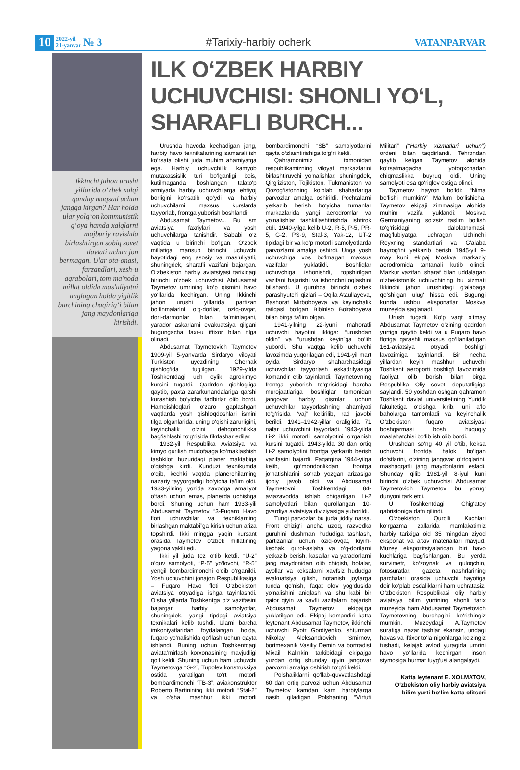10 2022-yil
21-yanvar № 3
#Tarixiy-harbiy ocherk VATANPARVAR
Ikkinchi jahon urushi yillarida o‘zbek xalqi qanday maqsad uchun jangga kirgan? Har holda ular yolg‘on kommunistik g‘oya hamda xalqlarni majburiy ravishda birlashtirgan sobiq sovet davlati uchun jon bermagan. Ular ota-onasi, farzandlari, xesh-u aqrabolari, tom ma'noda millat oldida mas'uliyatni anglagan holda yigitlik burchining chaqirig‘i bilan jang maydonlariga kirishdi.
ILK O‘ZBEK HARBIY UCHUVCHISI: SHONLI YO‘L, SHARAFLI BURCH...
Urushda havoda kechadigan jang, harbiy havo texnikalarining samarali ish ko‘rsata olishi juda muhim ahamiyatga ega. Harbiy uchuvchilik kamyob mutaxassislik turi bo‘lganligi bois, kutilmaganda boshlangan talato‘p armiyada harbiy uchuvchilarga ehtiyoj borligini ko‘rsatib qo‘ydi va harbiy uchuvchilarni maxsus kurslarda tayyorlab, frontga yuborish boshlandi.
Abdusamat Taymetov... Bu ism aviatsiya faxriylari va yosh uchuvchilarga tanishdir. Sababi o‘z vaqtida u birinchi bo‘lgan. O‘zbek millatiga mansub birinchi uchuvchi hayotidagi eng asosiy va mas’uliyatli, shuningdek, sharafli vazifani bajargan. O‘zbekiston harbiy aviatsiyasi tarixidagi birinchi o‘zbek uchuvchisi Abdusamat Taymetov umrining ko‘p qismini havo yo‘llarida kechirgan. Uning Ikkinchi jahon urushi yillarida partizan bo‘linmalarini o‘q-dorilar, oziq-ovqat, dori-darmonlar bilan ta’minlagani, yarador askarlarni evakuatsiya qilgani bugungacha faxr-u iftixor bilan tilga olinadi.
Abdusamat Taymetovich Taymetov 1909-yil 5-yanvarda Sirdaryo viloyati Turkiston uyezdining Chernak qishlog‘ida tug‘ilgan. 1929-yilda Toshkentdagi uch oylik agrokimyo kursini tugatdi. Qadrdon qishlog‘iga qaytib, paxta zararkunandalariga qarshi kurashish bo‘yicha tadbirlar olib bordi. Hamqishloqlari o‘zaro gaplashgan vaqtlarda yosh qishloqdoshlari ismini tilga olganlarida, uning o‘qishi zarurligini, keyinchalik o‘zini dehqonchilikka bag‘ishlashi to‘g‘risida fikrlashar edilar.
1932-yil Respublika Aviatsiya va kimyo qurilish mudofaaga ko‘maklashish tashkiloti huzuridagi planer maktabiga o‘qishga kirdi. Kunduzi texnikumda o‘qib, kechki vaqtda planerchilarning nazariy tayyorgarligi bo‘yicha ta’lim oldi. 1933-yilning yozida zavodga amaliyot o‘tash uchun emas, planerda uchishga bordi. Shuning uchun ham 1933-yili Abdusamat Taymetov “3-Fuqaro Havo floti uchuvchilar va texniklarning birlashgan maktabi”ga kirish uchun ariza topshirdi. Ikki mingga yaqin kursant orasida Taymetov o‘zbek millatining yagona vakili edi.
Ikki yil juda tez o‘tib ketdi. “U-2” o‘quv samolyoti, “P-5” yo‘lovchi, “R-5” yengil bombardimonchi o‘qib o‘rganildi. Yosh uchuvchini jonajon Respublikasiga – Fuqaro Havo floti O‘zbekiston aviatsiya otryadiga ishga tayinlashdi. O‘sha yillarda Toshkentga o‘z vazifasini bajargan harbiy samolyotlar, shuningdek, yangi tipdagi aviatsiya texnikalari kelib tushdi. Ularni barcha imkoniyatlaridan foydalangan holda, fuqaro yo‘nalishida qo‘llash uchun qayta ishlandi. Buning uchun Toshkentdagi aviata’mirlash korxonasining mavjudligi qo‘l keldi. Shuning uchun ham uchuvchi Taymetovga “G-2”, Tupolev konstruksiya ostida yaratilgan to‘rt motorli bombardimonchi “TB-3”, aviakonstruktor Roberto Bartinining ikki motorli “Stal-2” va o‘sha mashhur ikki motorli bombardimonchi “SB” samolyotlarini qayta o‘zlashtirishiga to‘g‘ri keldi.
Qahramonimiz tomonidan respublikamizning viloyat markazlarini birlashtiruvchi yo‘nalishlar, shuningdek, Qirg‘iziston, Tojikiston, Tukmaniston va Qozog‘istonning ko‘plab shaharlariga parvozlar amalga oshirildi. Pochtalarni yetkazib berish bo‘yicha tumanlar markazlarida yangi aerodromlar va yo‘nalishlar tashkillashtirishda ishtirok etdi. 1940-yilga kelib U-2, R-5, P-5, PR-5, G-2, PS-9, Stal-3, Yak-12, UT-2 tipidagi bir va ko‘p motorli samolyotlarda parvozlarni amalga oshirdi. Unga yosh uchuvchiga xos bo‘lmagan maxsus vazifalar yuklatildi. Boshliqlar uchuvchiga ishonishdi, topshirilgan vazifani bajarishi va ishonchni oqlashini bilishardi. U guruhda birinchi o‘zbek parashyutchi qizlari – Oqila Ataullayeva, Bashorat Mirboboyeva va keyinchalik rafiqasi bo‘lgan Bibiniso Boltaboyeva bilan birga ta’lim olgan.
1941-yilning 22-iyuni mahoratli uchuvchi hayotini ikkiga: “urushdan oldin” va “urushdan keyin”ga bo‘lib yubordi. Shu vaqtga kelib uchuvchi lavozimda yuqorilagan edi, 1941-yil mart oyida Sirdaryo shaharchasidagi uchuvchilar tayyorlash eskadrilyasiga komandir etib tayinlandi. Taymetovning frontga yuborish to‘g‘risidagi barcha murojaatlariga boshliqlar tomonidan jangovar harbiy qismlar uchun uchuvchilar tayyorlashning ahamiyati to‘g‘risida “vaj” keltirilib, rad javobi berildi. 1941–1942-yillar oralig‘ida 71 nafar uchuvchini tayyorladi. 1943-yilda Li-2 ikki motorli samolyotini o‘rganish kursini tugatdi. 1943-yilda 30 dan ortiq Li-2 samolyotini frontga yetkazib berish vazifasini bajardi. Faqatgina 1944-yilga kelib, qo‘mondonlikdan frontga jo‘natishlarini so‘rab yozgan arizasiga ijobiy javob oldi va Abdusamat Taymetovni Toshkentdagi 84-aviazavodda ishlab chiqarilgan Li-2 samolyotlari bilan qurollangan 10-gvardiya aviatsiya diviziyasiga yuborildi.
Tungi parvozlar bu juda jiddiy narsa. Front chizig‘i ancha uzoq, razvedka guruhini dushman hududiga tashlash, partizanlar uchun oziq-ovqat, kiyim-kechak, qurol-aslaha va o‘q-dorilarni yetkazib berish, kasallar va yaradorlarni jang maydonidan olib chiqish, bolalar, ayollar va keksalarni xavfsiz hududga evakuatsiya qilish, notanish joylarga tunda qo‘nish, faqat olov yog‘dusida yo‘nalishini aniqlash va shu kabi bir qator qiyin va xavfli vazifalarni bajarish Abdusamat Taymetov ekipajiga yuklatilgan edi. Ekipaj komandiri katta leytenant Abdusamat Taymetov, ikkinchi uchuvchi Pyotr Gordiyenko, shturman Nikolay Aleksandrovich Smirnov, bortmexanik Vasiliy Demin va bortradist Mixail Kalinkin tarkibidagi ekipajga yuzdan ortiq shunday qiyin jangovar parvozni amalga oshirish to‘g‘ri keldi.
Polshaliklarni qo‘llab-quvvatlashdagi 60 dan ortiq parvozi uchun Abdusamat Taymetov kamdan kam harbiylarga nasib qiladigan Polshaning “Virtuti Militari” (“Harbiy xizmatlari uchun”) ordeni bilan taqdirlandi. Tehrondan qaytib kelgan Taymetov alohida ko‘rsatmagacha yotoqxonadan chiqmaslikka buyruq oldi. Uning samolyoti esa qo‘riqlov ostiga olindi.
Taymetov hayron bo‘ldi: “Nima bo‘lishi mumkin?” Ma’lum bo‘lishicha, Taymetov ekipaji zimmasiga alohida muhim vazifa yuklandi: Moskva Germaniyaning so‘zsiz taslim bo‘lish to‘g‘risidagi dalolatnomasi, mag‘lubiyatga uchragan Uchinchi Reyxning standartlari va G‘alaba bayrog‘ini yetkazib berish 1945-yil 9-may kuni ekipaj Moskva markaziy aerodromida tantanali kutib olindi. Mazkur vazifani sharaf bilan uddalagan o‘zbekistonlik uchuvchining bu xizmati Ikkinchi jahon urushidagi g‘alabaga qo‘shilgan ulug‘ hissa edi. Bugungi kunda ushbu eksponatlar Moskva muzeyida saqlanadi.
Urush tugadi. Ko‘p vaqt o‘tmay Abdusamat Taymetov o‘zining qadrdon yurtiga qaytib keldi va u Fuqaro havo flotiga qarashli maxsus qo‘llaniladigan 161-aviatsiya otryadi boshlig‘i lavozimiga tayinlandi. Bir necha yillardan keyin mashhur uchuvchi Toshkent aeroporti boshlig‘i lavozimida faoliyat olib borish bilan birga Respublika Oliy soveti deputatligiga saylandi. 50 yoshdan oshgan qahramon Toshkent davlat universitetining Yuridik fakultetiga o‘qishga kirib, uni a’lo baholarga tamomladi va keyinchalik O‘zbekiston fuqaro aviatsiyasi boshqarmasi bosh huquqiy maslahatchisi bo‘lib ish olib bordi.
Urushdan so‘ng 40 yil o‘tib, keksa uchuvchi frontda halok bo‘lgan do‘stlarini, o‘zining jangovar o‘rtoqlarini, mashaqqatli jang maydonlarini esladi. Shunday qilib 1981-yil 8-iyul kuni birinchi o‘zbek uchuvchisi Abdusamat Taymetovich Taymetov bu yorug‘ dunyoni tark etdi.
U Toshkentdagi Chig‘atoy qabristoniga dafn qilindi.
O‘zbekiston Qurolli Kuchlari ko‘rgazma zallarida mamlakatimiz harbiy tarixiga oid 35 mingdan ziyod eksponat va arxiv materiallari mavjud. Muzey ekspozitsiyalaridan biri havo kuchlariga bag‘ishlangan. Bu yerda survimetr, ko‘zoynak va quloqchin, fotosuratlar, gazeta nashrlarining parchalari orasida uchuvchi hayotiga doir ko‘plab esdaliklarni ham uchratasiz. O‘zbekiston Respublikasi oliy harbiy aviatsiya bilim yurtining shonli tarix muzeyida ham Abdusamat Taymetovich Taymetovning burchagini ko‘rishingiz mumkin. Muzeydagi A.Taymetov suratiga nazar tashlar ekansiz, undagi havas va iftixor to‘la nigohlarga ko‘zingiz tushadi, kelajak avlod yuragida umrini havo yo‘llarida kechirgan inson siymosiga hurmat tuyg‘usi alangalaydi.
Katta leytenant E. XOLMATOV,
O‘zbekiston oliy harbiy aviatsiya
bilim yurti bo‘lim katta ofitseri